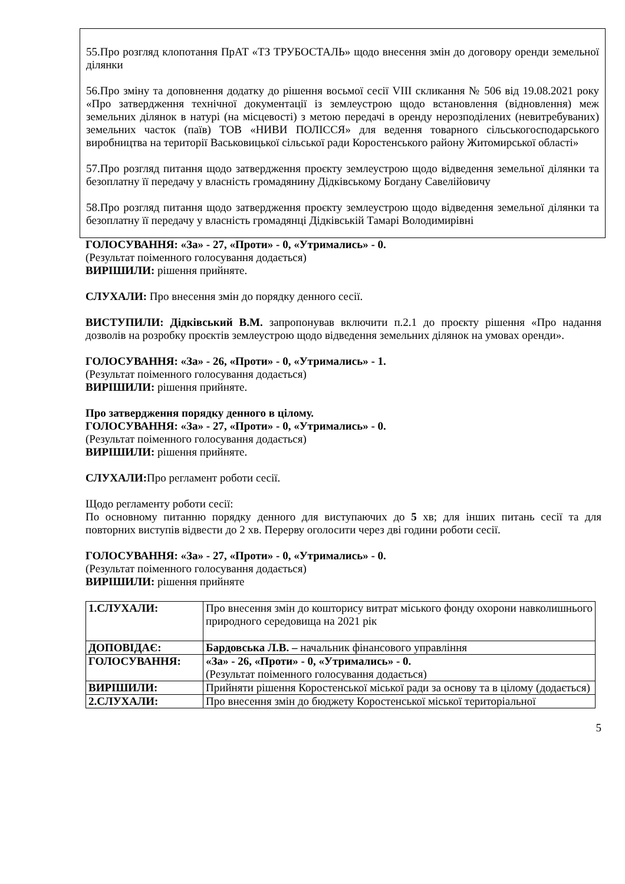55.Про розгляд клопотання ПрАТ «ТЗ ТРУБОСТАЛЬ» щодо внесення змін до договору оренди земельної ділянки
56.Про зміну та доповнення додатку до рішення восьмої сесії VIII скликання № 506 від 19.08.2021 року «Про затвердження технічної документації із землеустрою щодо встановлення (відновлення) меж земельних ділянок в натурі (на місцевості) з метою передачі в оренду нерозподілених (невитребуваних) земельних часток (паїв) ТОВ «НИВИ ПОЛІССЯ» для ведення товарного сільськогосподарського виробництва на території Васьковицької сільської ради Коростенського району Житомирської області»
57.Про розгляд питання щодо затвердження проєкту землеустрою щодо відведення земельної ділянки та безоплатну її передачу у власність громадянину Дідківському Богдану Савелійовичу
58.Про розгляд питання щодо затвердження проєкту землеустрою щодо відведення земельної ділянки та безоплатну її передачу у власність громадянці Дідківській Тамарі Володимирівні
ГОЛОСУВАННЯ: «За» - 27, «Проти» - 0, «Утримались» - 0.
(Результат поіменного голосування додається)
ВИРІШИЛИ: рішення прийняте.
СЛУХАЛИ: Про внесення змін до порядку денного сесії.
ВИСТУПИЛИ: Дідківський В.М. запропонував включити п.2.1 до проєкту рішення «Про надання дозволів на розробку проєктів землеустрою щодо відведення земельних ділянок на умовах оренди».
ГОЛОСУВАННЯ: «За» - 26, «Проти» - 0, «Утримались» - 1.
(Результат поіменного голосування додається)
ВИРІШИЛИ: рішення прийняте.
Про затвердження порядку денного в цілому.
ГОЛОСУВАННЯ: «За» - 27, «Проти» - 0, «Утримались» - 0.
(Результат поіменного голосування додається)
ВИРІШИЛИ: рішення прийняте.
СЛУХАЛИ: Про регламент роботи сесії.
Щодо регламенту роботи сесії:
По основному питанню порядку денного для виступаючих до 5 хв; для інших питань сесії та для повторних виступів відвести до 2 хв. Перерву оголосити через дві години роботи сесії.
ГОЛОСУВАННЯ: «За» - 27, «Проти» - 0, «Утримались» - 0.
(Результат поіменного голосування додається)
ВИРІШИЛИ: рішення прийняте
| 1.СЛУХАЛИ: | Про внесення змін до кошторису витрат міського фонду охорони навколишнього природного середовища на 2021 рік |
| ДОПОВІДАЄ: | Бардовська Л.В. – начальник фінансового управління |
| ГОЛОСУВАННЯ: | «За» - 26, «Проти» - 0, «Утримались» - 0. (Результат поіменного голосування додається) |
| ВИРІШИЛИ: | Прийняти рішення Коростенської міської ради за основу та в цілому (додається) |
| 2.СЛУХАЛИ: | Про внесення змін до бюджету Коростенської міської територіальної |
5